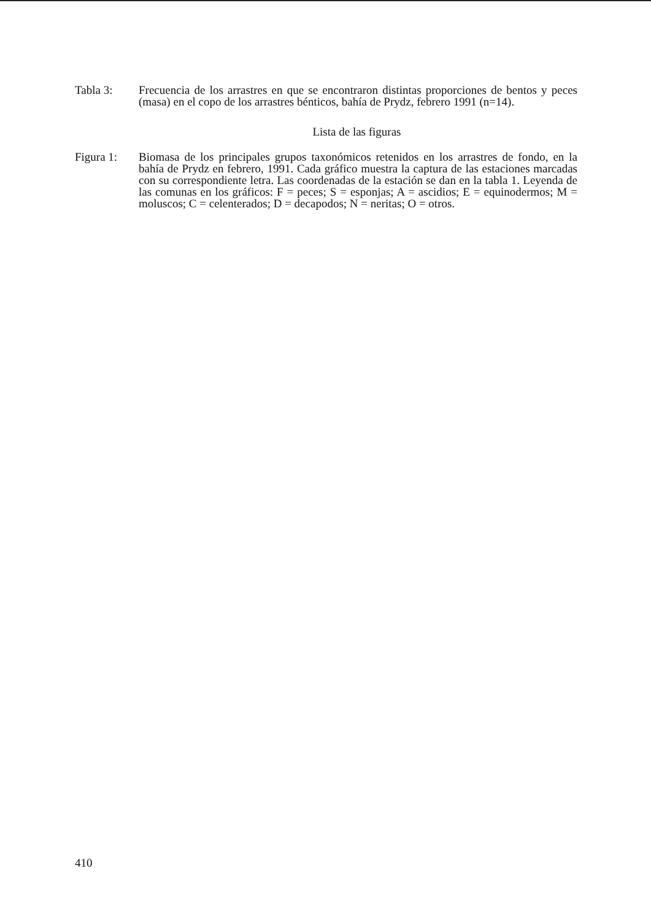Tabla 3: Frecuencia de los arrastres en que se encontraron distintas proporciones de bentos y peces (masa) en el copo de los arrastres bénticos, bahía de Prydz, febrero 1991 (n=14).
Lista de las figuras
Figura 1: Biomasa de los principales grupos taxonómicos retenidos en los arrastres de fondo, en la bahía de Prydz en febrero, 1991. Cada gráfico muestra la captura de las estaciones marcadas con su correspondiente letra. Las coordenadas de la estación se dan en la tabla 1. Leyenda de las comunas en los gráficos: F = peces; S = esponjas; A = ascidios; E = equinodermos; M = moluscos; C = celenterados; D = decapodos; N = neritas; O = otros.
410